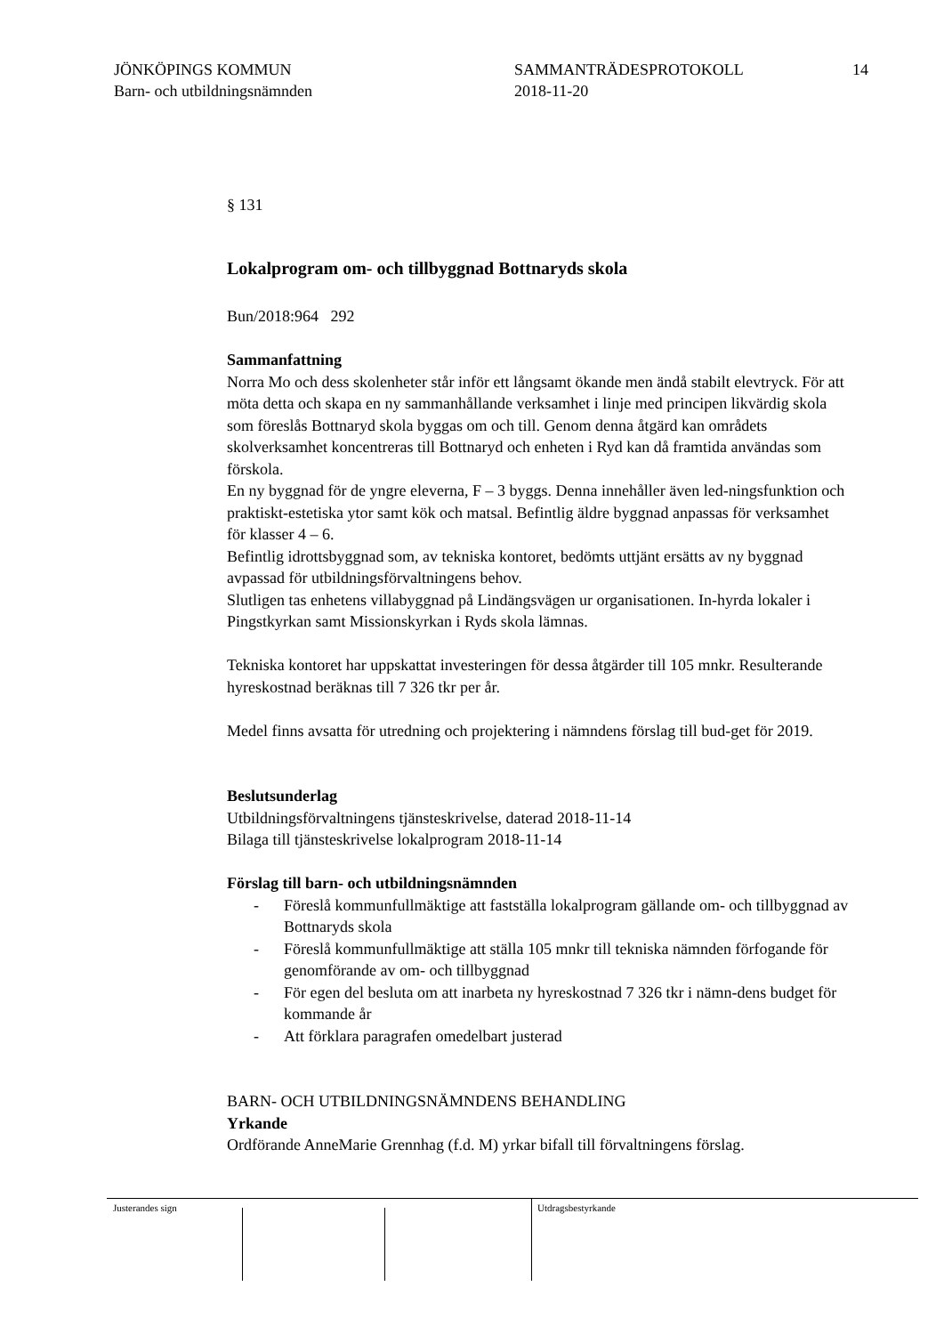JÖNKÖPINGS KOMMUN
Barn- och utbildningsnämnden
SAMMANTRÄDESPROTOKOLL
2018-11-20
14
§ 131
Lokalprogram om- och tillbyggnad Bottnaryds skola
Bun/2018:964 292
Sammanfattning
Norra Mo och dess skolenheter står inför ett långsamt ökande men ändå stabilt elevtryck. För att möta detta och skapa en ny sammanhållande verksamhet i linje med principen likvärdig skola som föreslås Bottnaryd skola byggas om och till. Genom denna åtgärd kan områdets skolverksamhet koncentreras till Bottnaryd och enheten i Ryd kan då framtida användas som förskola.
En ny byggnad för de yngre eleverna, F – 3 byggs. Denna innehåller även led-ningsfunktion och praktiskt-estetiska ytor samt kök och matsal. Befintlig äldre byggnad anpassas för verksamhet för klasser 4 – 6.
Befintlig idrottsbyggnad som, av tekniska kontoret, bedömts uttjänt ersätts av ny byggnad avpassad för utbildningsförvaltningens behov.
Slutligen tas enhetens villabyggnad på Lindängsvägen ur organisationen. In-hyrda lokaler i Pingstkyrkan samt Missionskyrkan i Ryds skola lämnas.
Tekniska kontoret har uppskattat investeringen för dessa åtgärder till 105 mnkr. Resulterande hyreskostnad beräknas till 7 326 tkr per år.
Medel finns avsatta för utredning och projektering i nämndens förslag till bud-get för 2019.
Beslutsunderlag
Utbildningsförvaltningens tjänsteskrivelse, daterad 2018-11-14
Bilaga till tjänsteskrivelse lokalprogram 2018-11-14
Förslag till barn- och utbildningsnämnden
- Föreslå kommunfullmäktige att fastställa lokalprogram gällande om- och tillbyggnad av Bottnaryds skola
- Föreslå kommunfullmäktige att ställa 105 mnkr till tekniska nämnden förfogande för genomförande av om- och tillbyggnad
- För egen del besluta om att inarbeta ny hyreskostnad 7 326 tkr i nämn-dens budget för kommande år
- Att förklara paragrafen omedelbart justerad
BARN- OCH UTBILDNINGSNÄMNDENS BEHANDLING
Yrkande
Ordförande AnneMarie Grennhag (f.d. M) yrkar bifall till förvaltningens förslag.
Justerandes sign Utdragsbestyrkande